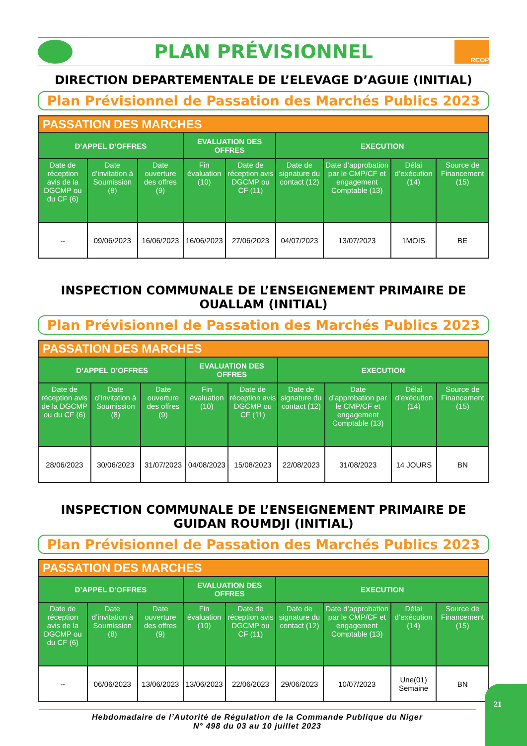PLAN PRÉVISIONNEL
RCOP
DIRECTION DEPARTEMENTALE DE L’ELEVAGE D’AGUIE (INITIAL)
Plan Prévisionnel de Passation des Marchés Publics 2023
| PASSATION DES MARCHES | | | | | | | | |
| --- | --- | --- | --- | --- | --- | --- | --- | --- |
| D’APPEL D’OFFRES | | | EVALUATION DES OFFRES | | EXECUTION | | | |
| Date de réception avis de la DGCMP ou du CF (6) | Date d’invitation à Soumission (8) | Date ouverture des offres (9) | Fin évaluation (10) | Date de réception avis DGCMP ou CF (11) | Date de signature du contact (12) | Date d’approbation par le CMP/CF et engagement Comptable (13) | Délai d’exécution (14) | Source de Financement (15) |
| -- | 09/06/2023 | 16/06/2023 | 16/06/2023 | 27/06/2023 | 04/07/2023 | 13/07/2023 | 1MOIS | BE |
INSPECTION COMMUNALE DE L’ENSEIGNEMENT PRIMAIRE DE OUALLAM (INITIAL)
Plan Prévisionnel de Passation des Marchés Publics 2023
| PASSATION DES MARCHES | | | | | | | | |
| --- | --- | --- | --- | --- | --- | --- | --- | --- |
| D’APPEL D’OFFRES | | | EVALUATION DES OFFRES | | EXECUTION | | | |
| Date de réception avis de la DGCMP ou du CF (6) | Date d’invitation à Soumission (8) | Date ouverture des offres (9) | Fin évaluation (10) | Date de réception avis DGCMP ou CF (11) | Date de signature du contact (12) | Date d’approbation par le CMP/CF et engagement Comptable (13) | Délai d’exécution (14) | Source de Financement (15) |
| 28/06/2023 | 30/06/2023 | 31/07/2023 | 04/08/2023 | 15/08/2023 | 22/08/2023 | 31/08/2023 | 14 JOURS | BN |
INSPECTION COMMUNALE DE L’ENSEIGNEMENT PRIMAIRE DE GUIDAN ROUMDJI (INITIAL)
Plan Prévisionnel de Passation des Marchés Publics 2023
| PASSATION DES MARCHES | | | | | | | | |
| --- | --- | --- | --- | --- | --- | --- | --- | --- |
| D’APPEL D’OFFRES | | | EVALUATION DES OFFRES | | EXECUTION | | | |
| Date de réception avis de la DGCMP ou du CF (6) | Date d’invitation à Soumission (8) | Date ouverture des offres (9) | Fin évaluation (10) | Date de réception avis DGCMP ou CF (11) | Date de signature du contact (12) | Date d’approbation par le CMP/CF et engagement Comptable (13) | Délai d’exécution (14) | Source de Financement (15) |
| -- | 06/06/2023 | 13/06/2023 | 13/06/2023 | 22/06/2023 | 29/06/2023 | 10/07/2023 | Une(01) Semaine | BN |
Hebdomadaire de l’Autorité de Régulation de la Commande Publique du Niger
N° 498 du 03 au 10 juillet 2023
21